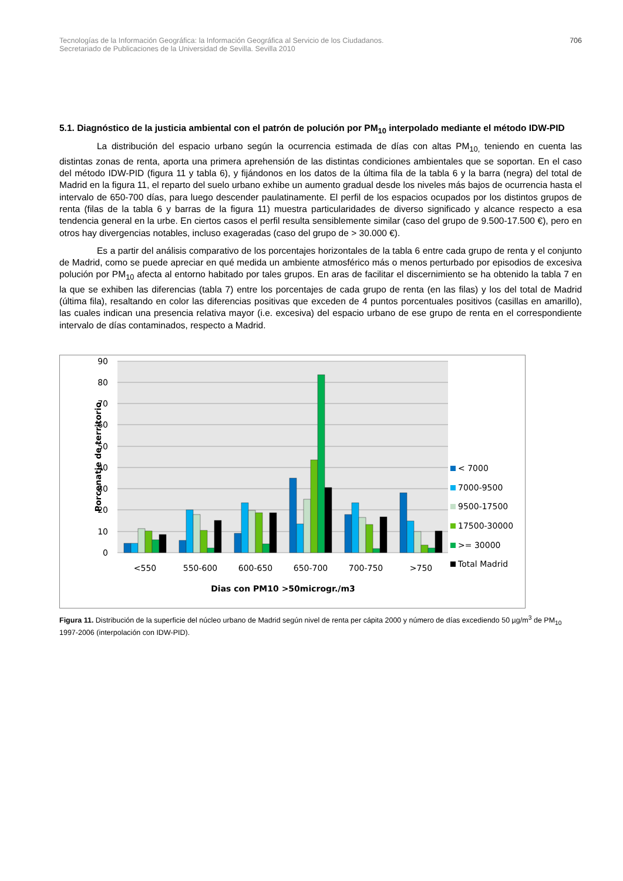Tecnologías de la Información Geográfica: la Información Geográfica al Servicio de los Ciudadanos.
Secretariado de Publicaciones de la Universidad de Sevilla. Sevilla 2010
706
5.1. Diagnóstico de la justicia ambiental con el patrón de polución por PM<sub>10</sub> interpolado mediante el método IDW-PID
La distribución del espacio urbano según la ocurrencia estimada de días con altas PM<sub>10,</sub> teniendo en cuenta las distintas zonas de renta, aporta una primera aprehensión de las distintas condiciones ambientales que se soportan. En el caso del método IDW-PID (figura 11 y tabla 6), y fijándonos en los datos de la última fila de la tabla 6 y la barra (negra) del total de Madrid en la figura 11, el reparto del suelo urbano exhibe un aumento gradual desde los niveles más bajos de ocurrencia hasta el intervalo de 650-700 días, para luego descender paulatinamente. El perfil de los espacios ocupados por los distintos grupos de renta (filas de la tabla 6 y barras de la figura 11) muestra particularidades de diverso significado y alcance respecto a esa tendencia general en la urbe. En ciertos casos el perfil resulta sensiblemente similar (caso del grupo de 9.500-17.500 €), pero en otros hay divergencias notables, incluso exageradas (caso del grupo de > 30.000 €).
Es a partir del análisis comparativo de los porcentajes horizontales de la tabla 6 entre cada grupo de renta y el conjunto de Madrid, como se puede apreciar en qué medida un ambiente atmosférico más o menos perturbado por episodios de excesiva polución por PM<sub>10</sub> afecta al entorno habitado por tales grupos. En aras de facilitar el discernimiento se ha obtenido la tabla 7 en la que se exhiben las diferencias (tabla 7) entre los porcentajes de cada grupo de renta (en las filas) y los del total de Madrid (última fila), resaltando en color las diferencias positivas que exceden de 4 puntos porcentuales positivos (casillas en amarillo), las cuales indican una presencia relativa mayor (i.e. excesiva) del espacio urbano de ese grupo de renta en el correspondiente intervalo de días contaminados, respecto a Madrid.
90
80
70
60
50
40
30
20
10
0
<550
550-600
600-650
650-700
700-750
>750
Dias con PM10 >50microgr./m3
Porcenatje de territorio
< 7000
7000-9500
9500-17500
17500-30000
>= 30000
Total Madrid
Figura 11. Distribución de la superficie del núcleo urbano de Madrid según nivel de renta per cápita 2000 y número de días excediendo 50 µg/m<sup>3</sup> de PM<sub>10</sub> 1997-2006 (interpolación con IDW-PID).